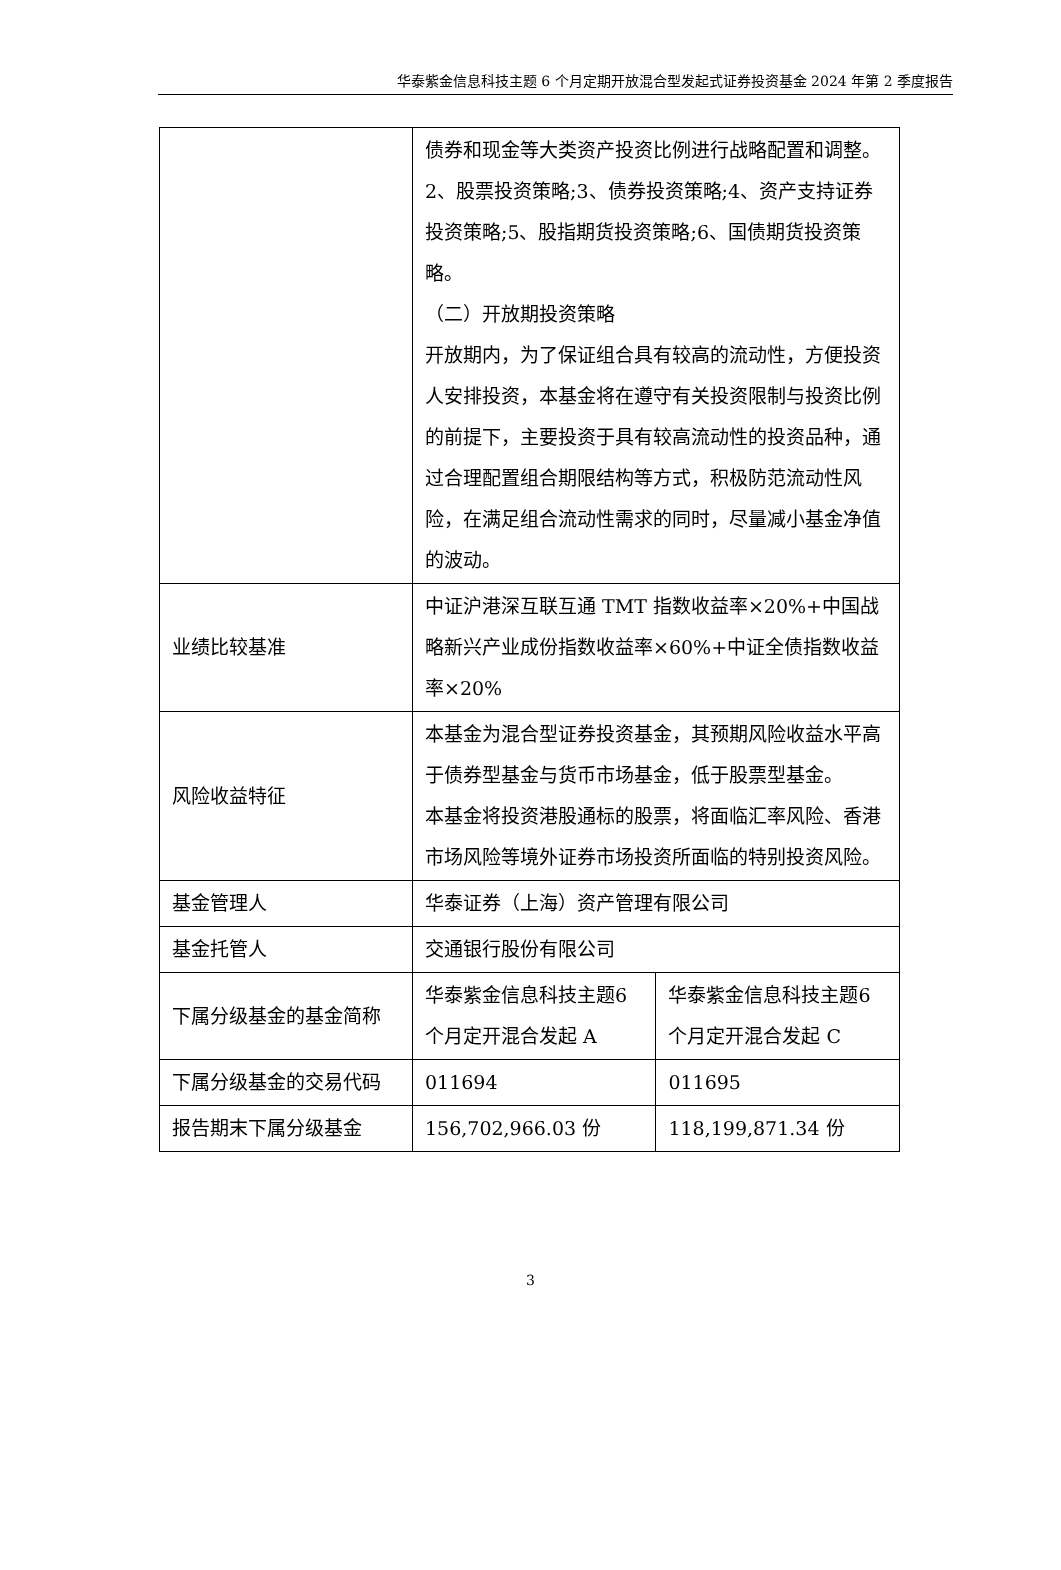华泰紫金信息科技主题 6 个月定期开放混合型发起式证券投资基金 2024 年第 2 季度报告
| | 债券和现金等大类资产投资比例进行战略配置和调整。 2、股票投资策略;3、债券投资策略;4、资产支持证券投资策略;5、股指期货投资策略;6、国债期货投资策略。 （二）开放期投资策略 开放期内，为了保证组合具有较高的流动性，方便投资人安排投资，本基金将在遵守有关投资限制与投资比例的前提下，主要投资于具有较高流动性的投资品种，通过合理配置组合期限结构等方式，积极防范流动性风险，在满足组合流动性需求的同时，尽量减小基金净值的波动。 | |
| 业绩比较基准 | 中证沪港深互联互通 TMT 指数收益率×20%+中国战略新兴产业成份指数收益率×60%+中证全债指数收益率×20% | |
| 风险收益特征 | 本基金为混合型证券投资基金，其预期风险收益水平高于债券型基金与货币市场基金，低于股票型基金。 本基金将投资港股通标的股票，将面临汇率风险、香港市场风险等境外证券市场投资所面临的特别投资风险。 | |
| 基金管理人 | 华泰证券（上海）资产管理有限公司 | |
| 基金托管人 | 交通银行股份有限公司 | |
| 下属分级基金的基金简称 | 华泰紫金信息科技主题6 个月定开混合发起 A | 华泰紫金信息科技主题6 个月定开混合发起 C |
| 下属分级基金的交易代码 | 011694 | 011695 |
| 报告期末下属分级基金 | 156,702,966.03 份 | 118,199,871.34 份 |
3